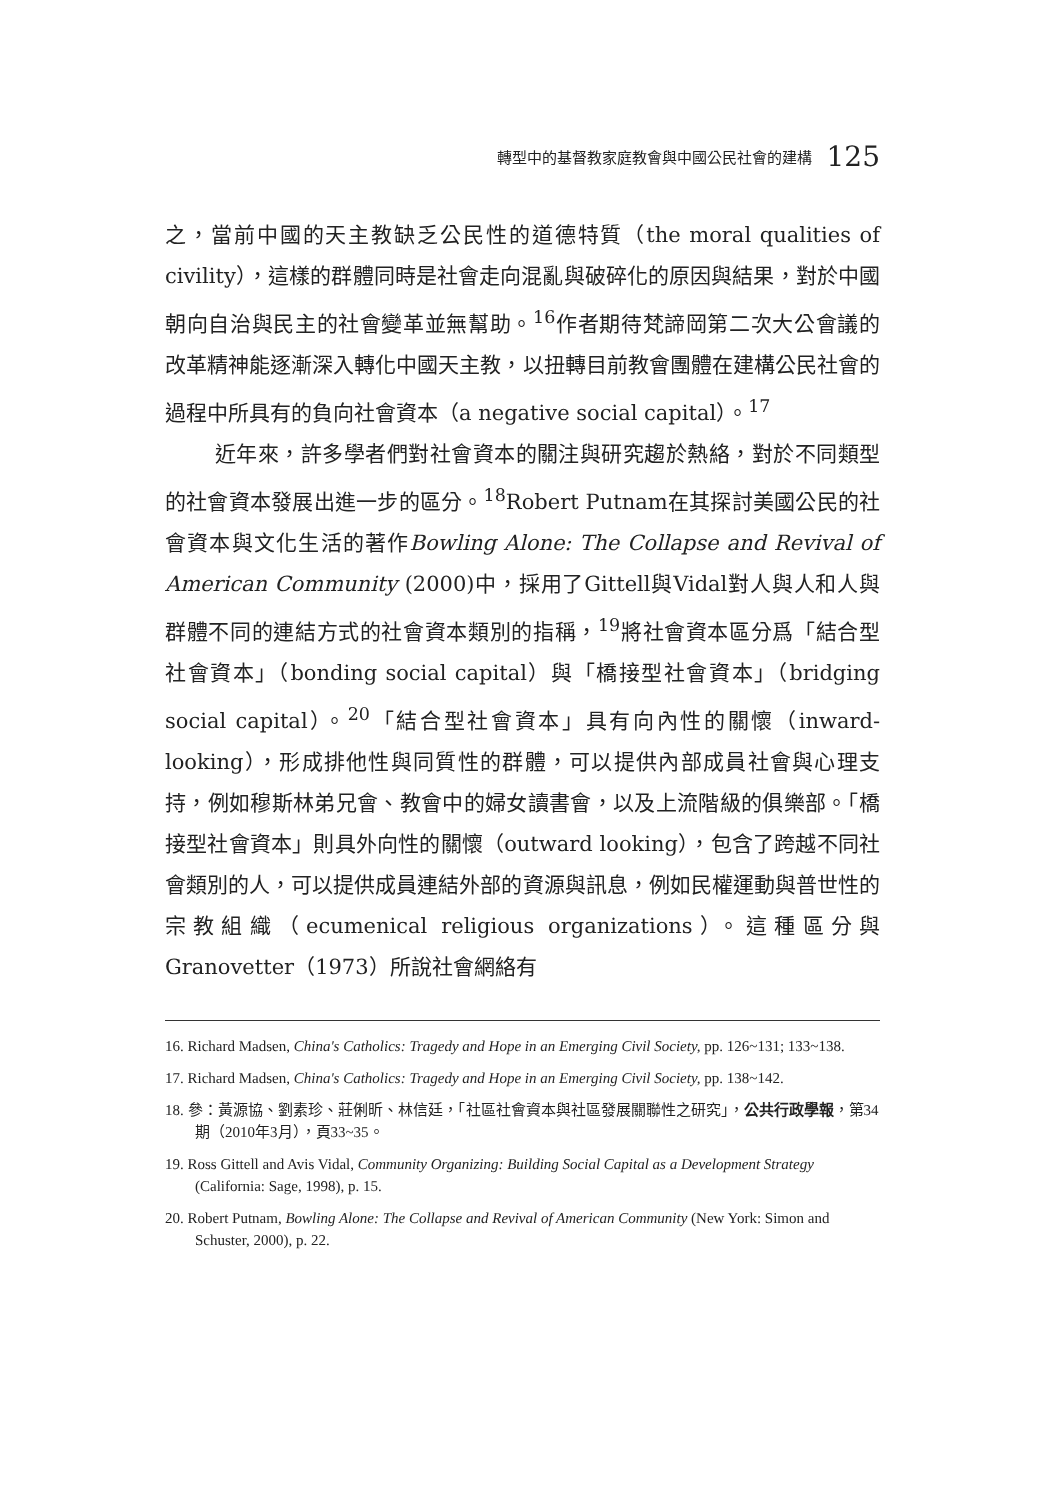轉型中的基督教家庭教會與中國公民社會的建構 125
之，當前中國的天主教缺乏公民性的道德特質（the moral qualities of civility），這樣的群體同時是社會走向混亂與破碎化的原因與結果，對於中國朝向自治與民主的社會變革並無幫助。<sup>16</sup>作者期待梵諦岡第二次大公會議的改革精神能逐漸深入轉化中國天主教，以扭轉目前教會團體在建構公民社會的過程中所具有的負向社會資本（a negative social capital）。<sup>17</sup>
近年來，許多學者們對社會資本的關注與研究趨於熱絡，對於不同類型的社會資本發展出進一步的區分。<sup>18</sup>Robert Putnam在其探討美國公民的社會資本與文化生活的著作Bowling Alone: The Collapse and Revival of American Community (2000)中，採用了Gittell與Vidal對人與人和人與群體不同的連結方式的社會資本類別的指稱，<sup>19</sup>將社會資本區分爲「結合型社會資本」（bonding social capital）與「橋接型社會資本」（bridging social capital）。<sup>20</sup>「結合型社會資本」具有向內性的關懷（inward-looking），形成排他性與同質性的群體，可以提供內部成員社會與心理支持，例如穆斯林弟兄會、教會中的婦女讀書會，以及上流階級的俱樂部。「橋接型社會資本」則具外向性的關懷（outward looking），包含了跨越不同社會類別的人，可以提供成員連結外部的資源與訊息，例如民權運動與普世性的宗教組織（ecumenical religious organizations）。這種區分與 Granovetter（1973）所說社會網絡有
16. Richard Madsen, China's Catholics: Tragedy and Hope in an Emerging Civil Society, pp. 126~131; 133~138.
17. Richard Madsen, China's Catholics: Tragedy and Hope in an Emerging Civil Society, pp. 138~142.
18. 參：黃源協、劉素珍、莊俐昕、林信廷，「社區社會資本與社區發展關聯性之研究」，公共行政學報，第34期（2010年3月），頁33~35。
19. Ross Gittell and Avis Vidal, Community Organizing: Building Social Capital as a Development Strategy (California: Sage, 1998), p. 15.
20. Robert Putnam, Bowling Alone: The Collapse and Revival of American Community (New York: Simon and Schuster, 2000), p. 22.